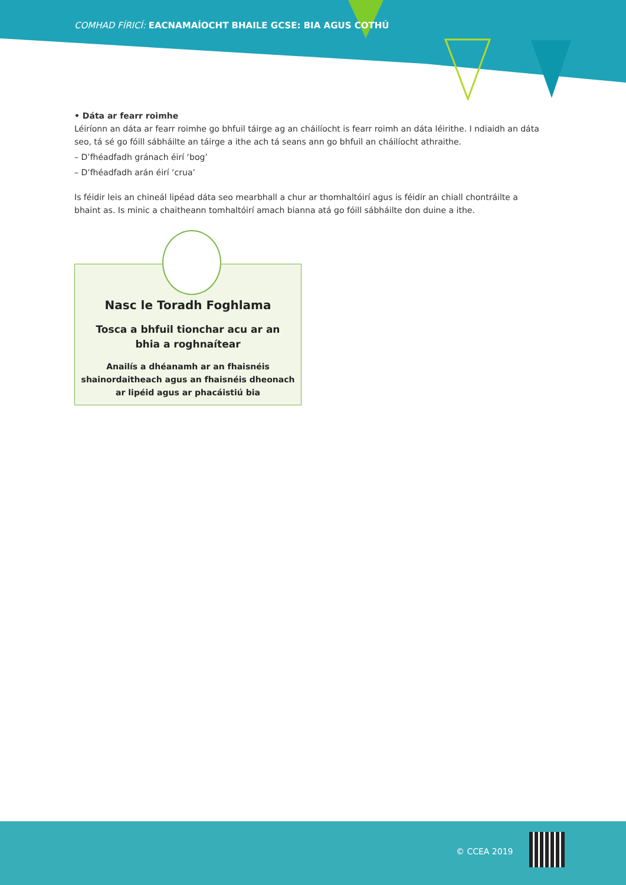COMHAD FÍRICÍ: EACNAMAÍOCHT BHAILE GCSE: BIA AGUS COTHÚ
• Dáta ar fearr roimhe
Léiríonn an dáta ar fearr roimhe go bhfuil táirge ag an cháilíocht is fearr roimh an dáta léirithe. I ndiaidh an dáta seo, tá sé go fóill sábháilte an táirge a ithe ach tá seans ann go bhfuil an cháilíocht athraithe.
– D’fhéadfadh gránach éirí ‘bog’
– D’fhéadfadh arán éirí ‘crua’
Is féidir leis an chineál lipéad dáta seo mearbhall a chur ar thomhaltóirí agus is féidir an chiall chontráilte a bhaint as. Is minic a chaitheann tomhaltóirí amach bianna atá go fóill sábháilte don duine a ithe.
Nasc le Toradh Foghlama
Tosca a bhfuil tionchar acu ar an
bhia a roghnaítear
Anailís a dhéanamh ar an fhaisnéis
shainordaitheach agus an fhaisnéis dheonach
ar lipéid agus ar phacáistiú bia
© CCEA 2019